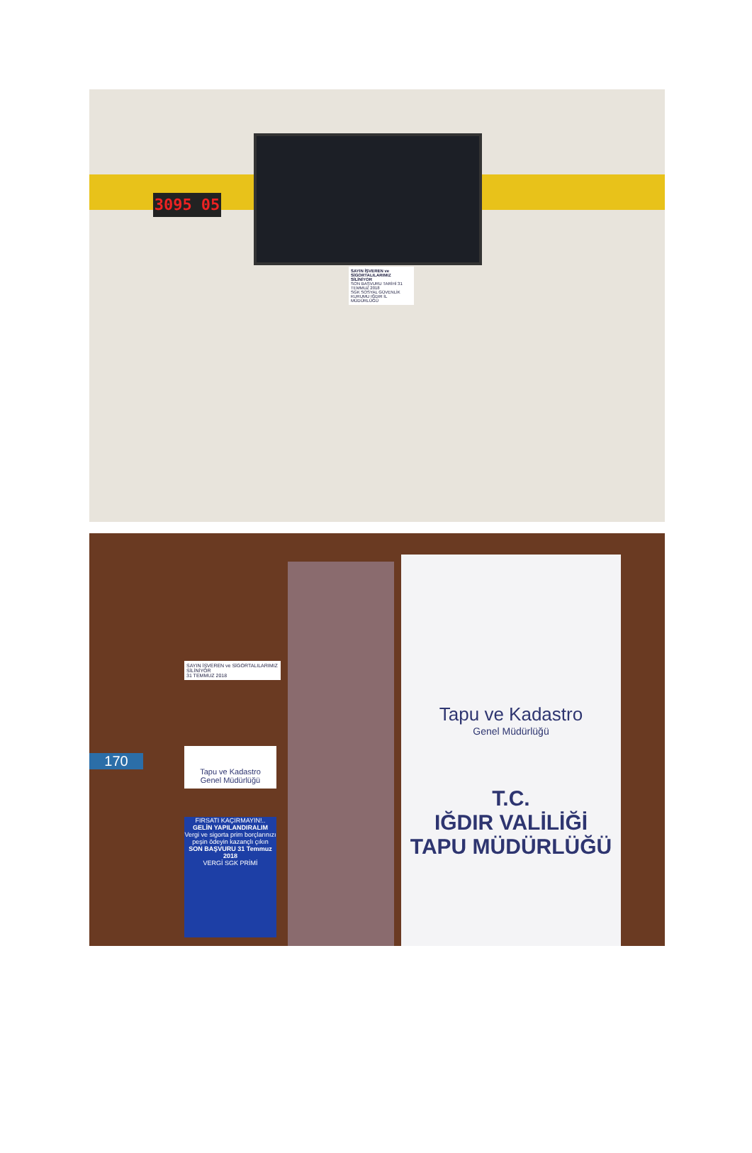3095 05
SAYIN İŞVEREN ve SİGORTALILARIMIZ
SİLİNİYOR
SON BAŞVURU TARİHİ 31 TEMMUZ 2018
SGK SOSYAL GÜVENLİK KURUMU IĞDIR İL MÜDÜRLÜĞÜ
SAYIN İŞVEREN ve SİGORTALILARIMIZ
SİLİNİYOR
31 TEMMUZ 2018
Tapu ve Kadastro
Genel Müdürlüğü
FIRSATI KAÇIRMAYIN!..
GELİN YAPILANDIRALIM
Vergi ve sigorta prim borçlarınızı peşin ödeyin kazançlı çıkın
SON BAŞVURU 31 Temmuz 2018
VERGİ SGK PRİMİ
170
Tapu ve Kadastro
Genel Müdürlüğü
T.C.
IĞDIR VALİLİĞİ
TAPU MÜDÜRLÜĞÜ